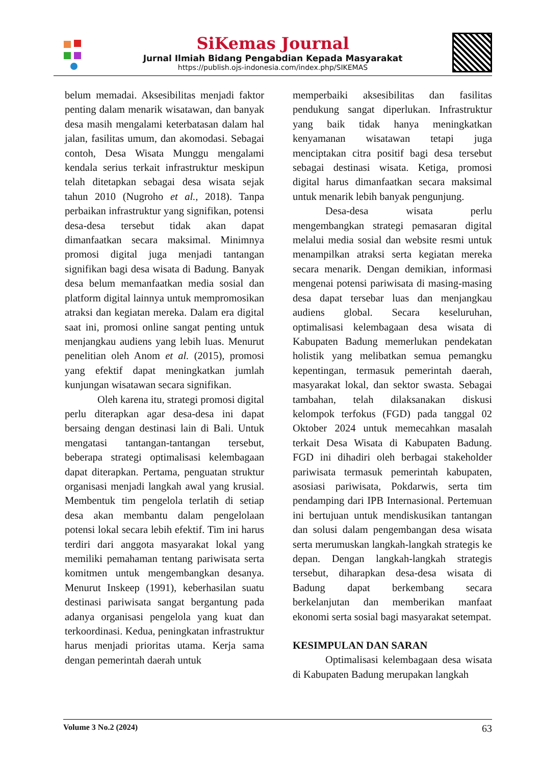SiKemas Journal
Jurnal Ilmiah Bidang Pengabdian Kepada Masyarakat
https://publish.ojs-indonesia.com/index.php/SIKEMAS
belum memadai. Aksesibilitas menjadi faktor penting dalam menarik wisatawan, dan banyak desa masih mengalami keterbatasan dalam hal jalan, fasilitas umum, dan akomodasi. Sebagai contoh, Desa Wisata Munggu mengalami kendala serius terkait infrastruktur meskipun telah ditetapkan sebagai desa wisata sejak tahun 2010 (Nugroho et al., 2018). Tanpa perbaikan infrastruktur yang signifikan, potensi desa-desa tersebut tidak akan dapat dimanfaatkan secara maksimal. Minimnya promosi digital juga menjadi tantangan signifikan bagi desa wisata di Badung. Banyak desa belum memanfaatkan media sosial dan platform digital lainnya untuk mempromosikan atraksi dan kegiatan mereka. Dalam era digital saat ini, promosi online sangat penting untuk menjangkau audiens yang lebih luas. Menurut penelitian oleh Anom et al. (2015), promosi yang efektif dapat meningkatkan jumlah kunjungan wisatawan secara signifikan.
Oleh karena itu, strategi promosi digital perlu diterapkan agar desa-desa ini dapat bersaing dengan destinasi lain di Bali. Untuk mengatasi tantangan-tantangan tersebut, beberapa strategi optimalisasi kelembagaan dapat diterapkan. Pertama, penguatan struktur organisasi menjadi langkah awal yang krusial. Membentuk tim pengelola terlatih di setiap desa akan membantu dalam pengelolaan potensi lokal secara lebih efektif. Tim ini harus terdiri dari anggota masyarakat lokal yang memiliki pemahaman tentang pariwisata serta komitmen untuk mengembangkan desanya. Menurut Inskeep (1991), keberhasilan suatu destinasi pariwisata sangat bergantung pada adanya organisasi pengelola yang kuat dan terkoordinasi. Kedua, peningkatan infrastruktur harus menjadi prioritas utama. Kerja sama dengan pemerintah daerah untuk
memperbaiki aksesibilitas dan fasilitas pendukung sangat diperlukan. Infrastruktur yang baik tidak hanya meningkatkan kenyamanan wisatawan tetapi juga menciptakan citra positif bagi desa tersebut sebagai destinasi wisata. Ketiga, promosi digital harus dimanfaatkan secara maksimal untuk menarik lebih banyak pengunjung.
Desa-desa wisata perlu mengembangkan strategi pemasaran digital melalui media sosial dan website resmi untuk menampilkan atraksi serta kegiatan mereka secara menarik. Dengan demikian, informasi mengenai potensi pariwisata di masing-masing desa dapat tersebar luas dan menjangkau audiens global. Secara keseluruhan, optimalisasi kelembagaan desa wisata di Kabupaten Badung memerlukan pendekatan holistik yang melibatkan semua pemangku kepentingan, termasuk pemerintah daerah, masyarakat lokal, dan sektor swasta. Sebagai tambahan, telah dilaksanakan diskusi kelompok terfokus (FGD) pada tanggal 02 Oktober 2024 untuk memecahkan masalah terkait Desa Wisata di Kabupaten Badung. FGD ini dihadiri oleh berbagai stakeholder pariwisata termasuk pemerintah kabupaten, asosiasi pariwisata, Pokdarwis, serta tim pendamping dari IPB Internasional. Pertemuan ini bertujuan untuk mendiskusikan tantangan dan solusi dalam pengembangan desa wisata serta merumuskan langkah-langkah strategis ke depan. Dengan langkah-langkah strategis tersebut, diharapkan desa-desa wisata di Badung dapat berkembang secara berkelanjutan dan memberikan manfaat ekonomi serta sosial bagi masyarakat setempat.
KESIMPULAN DAN SARAN
Optimalisasi kelembagaan desa wisata di Kabupaten Badung merupakan langkah
Volume 3 No.2 (2024) 63